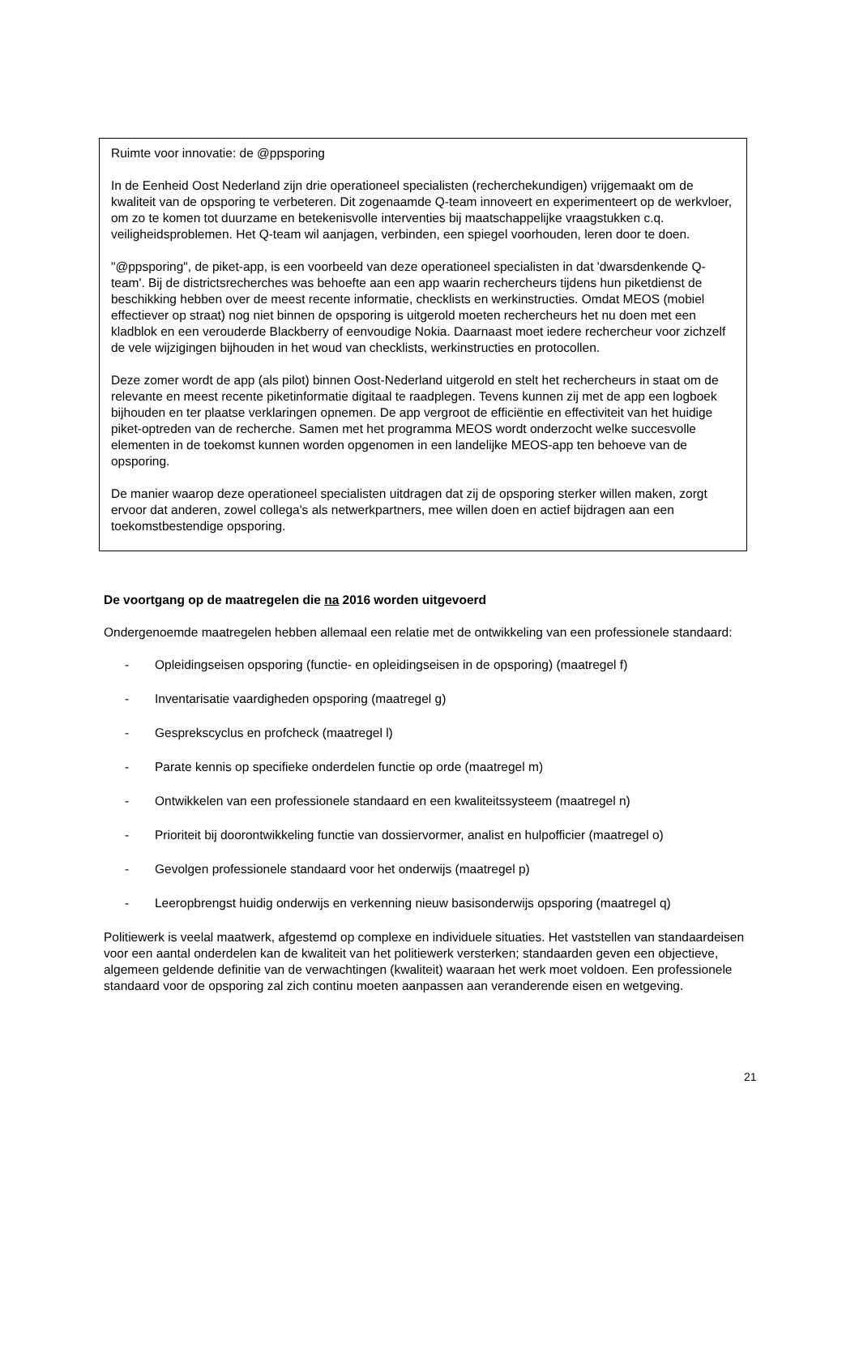Ruimte voor innovatie: de @ppsporing
In de Eenheid Oost Nederland zijn drie operationeel specialisten (recherchekundigen) vrijgemaakt om de kwaliteit van de opsporing te verbeteren. Dit zogenaamde Q-team innoveert en experimenteert op de werkvloer, om zo te komen tot duurzame en betekenisvolle interventies bij maatschappelijke vraagstukken c.q. veiligheidsproblemen. Het Q-team wil aanjagen, verbinden, een spiegel voorhouden, leren door te doen.
"@ppsporing", de piket-app, is een voorbeeld van deze operationeel specialisten in dat 'dwarsdenkende Q-team'. Bij de districtsrecherches was behoefte aan een app waarin rechercheurs tijdens hun piketdienst de beschikking hebben over de meest recente informatie, checklists en werkinstructies. Omdat MEOS (mobiel effectiever op straat) nog niet binnen de opsporing is uitgerold moeten rechercheurs het nu doen met een kladblok en een verouderde Blackberry of eenvoudige Nokia. Daarnaast moet iedere rechercheur voor zichzelf de vele wijzigingen bijhouden in het woud van checklists, werkinstructies en protocollen.
Deze zomer wordt de app (als pilot) binnen Oost-Nederland uitgerold en stelt het rechercheurs in staat om de relevante en meest recente piketinformatie digitaal te raadplegen. Tevens kunnen zij met de app een logboek bijhouden en ter plaatse verklaringen opnemen. De app vergroot de efficiëntie en effectiviteit van het huidige piket-optreden van de recherche. Samen met het programma MEOS wordt onderzocht welke succesvolle elementen in de toekomst kunnen worden opgenomen in een landelijke MEOS-app ten behoeve van de opsporing.
De manier waarop deze operationeel specialisten uitdragen dat zij de opsporing sterker willen maken, zorgt ervoor dat anderen, zowel collega's als netwerkpartners, mee willen doen en actief bijdragen aan een toekomstbestendige opsporing.
De voortgang op de maatregelen die na 2016 worden uitgevoerd
Ondergenoemde maatregelen hebben allemaal een relatie met de ontwikkeling van een professionele standaard:
- Opleidingseisen opsporing (functie- en opleidingseisen in de opsporing) (maatregel f)
- Inventarisatie vaardigheden opsporing (maatregel g)
- Gesprekscyclus en profcheck (maatregel l)
- Parate kennis op specifieke onderdelen functie op orde (maatregel m)
- Ontwikkelen van een professionele standaard en een kwaliteitssysteem (maatregel n)
- Prioriteit bij doorontwikkeling functie van dossiervormer, analist en hulpofficier (maatregel o)
- Gevolgen professionele standaard voor het onderwijs (maatregel p)
- Leeropbrengst huidig onderwijs en verkenning nieuw basisonderwijs opsporing (maatregel q)
Politiewerk is veelal maatwerk, afgestemd op complexe en individuele situaties. Het vaststellen van standaardeisen voor een aantal onderdelen kan de kwaliteit van het politiewerk versterken; standaarden geven een objectieve, algemeen geldende definitie van de verwachtingen (kwaliteit) waaraan het werk moet voldoen. Een professionele standaard voor de opsporing zal zich continu moeten aanpassen aan veranderende eisen en wetgeving.
21